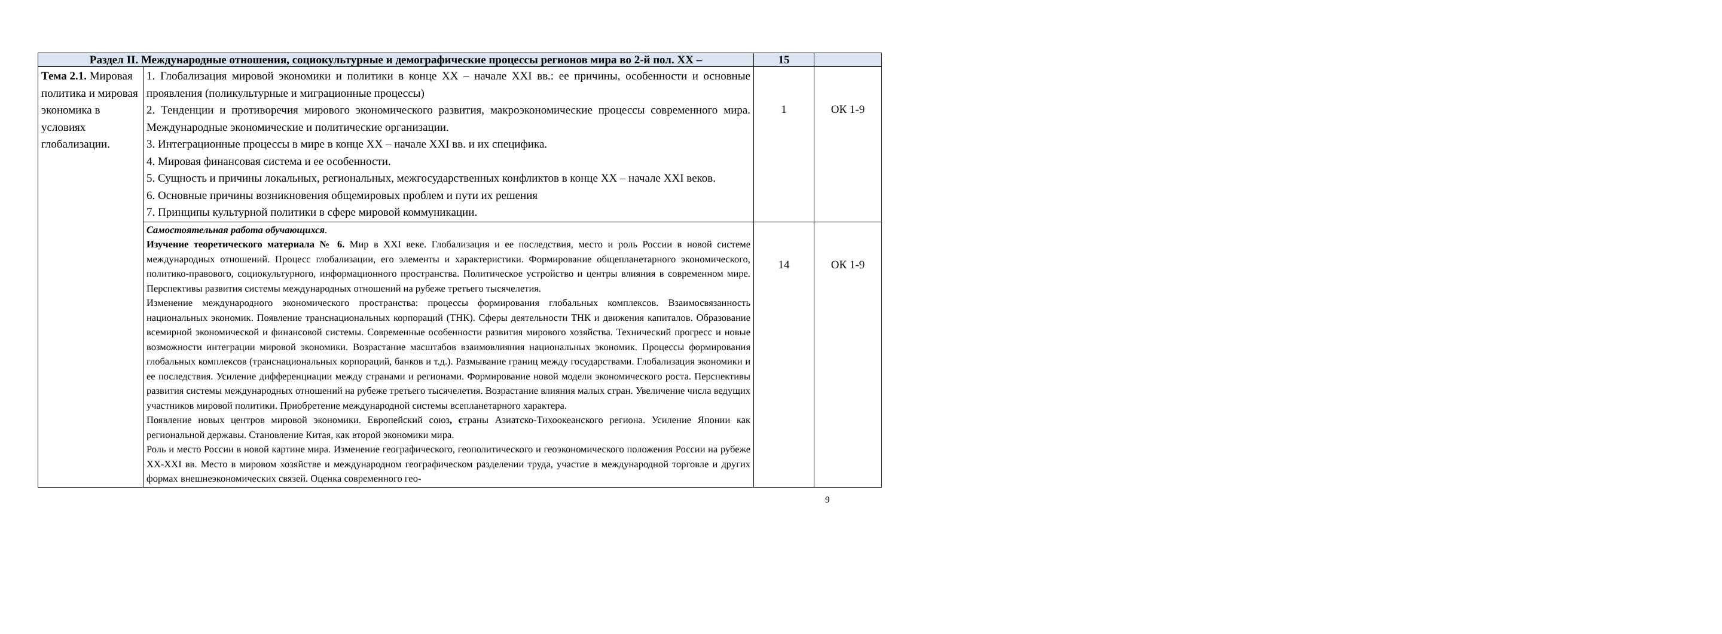| Раздел II. Международные отношения, социокультурные и демографические процессы регионов мира во 2-й пол. XX – | | 15 | |
| Тема 2.1. Мировая политика и мировая экономика в условиях глобализации. | 1. Глобализация мировой экономики и политики в конце XX – начале XXI вв.: ее причины, особенности и основные проявления (поликультурные и миграционные процессы) 2. Тенденции и противоречия мирового экономического развития, макроэкономические процессы современного мира. Международные экономические и политические организации. 3. Интеграционные процессы в мире в конце XX – начале XXI вв. и их специфика. 4. Мировая финансовая система и ее особенности. 5. Сущность и причины локальных, региональных, межгосударственных конфликтов в конце XX – начале XXI веков. 6. Основные причины возникновения общемировых проблем и пути их решения 7. Принципы культурной политики в сфере мировой коммуникации. | 1 | ОК 1-9 |
| | Самостоятельная работа обучающихся . Изучение теоретического материала № 6. Мир в XXI веке. Глобализация и ее последствия, место и роль России в новой системе международных отношений. Процесс глобализации, его элементы и характеристики. Формирование общепланетарного экономического, политико-правового, социокультурного, информационного пространства. Политическое устройство и центры влияния в современном мире. Перспективы развития системы международных отношений на рубеже третьего тысячелетия. Изменение международного экономического пространства: процессы формирования глобальных комплексов. Взаимосвязанность национальных экономик. Появление транснациональных корпораций (ТНК). Сферы деятельности ТНК и движения капиталов. Образование всемирной экономической и финансовой системы. Современные особенности развития мирового хозяйства. Технический прогресс и новые возможности интеграции мировой экономики. Возрастание масштабов взаимовлияния национальных экономик. Процессы формирования глобальных комплексов (транснациональных корпораций, банков и т.д.). Размывание границ между государствами. Глобализация экономики и ее последствия. Усиление дифференциации между странами и регионами. Формирование новой модели экономического роста. Перспективы развития системы международных отношений на рубеже третьего тысячелетия. Возрастание влияния малых стран. Увеличение числа ведущих участников мировой политики. Приобретение международной системы всепланетарного характера. Появление новых центров мировой экономики. Европейский союз , с траны Азиатско-Тихоокеанского региона. Усиление Японии как региональной державы. Становление Китая, как второй экономики мира. Роль и место России в новой картине мира. Изменение географического, геополитического и геоэкономического положения России на рубеже XX-XXI вв. Место в мировом хозяйстве и международном географическом разделении труда, участие в международной торговле и других формах внешнеэкономических связей. Оценка современного гео- | 14 | ОК 1-9 |
9